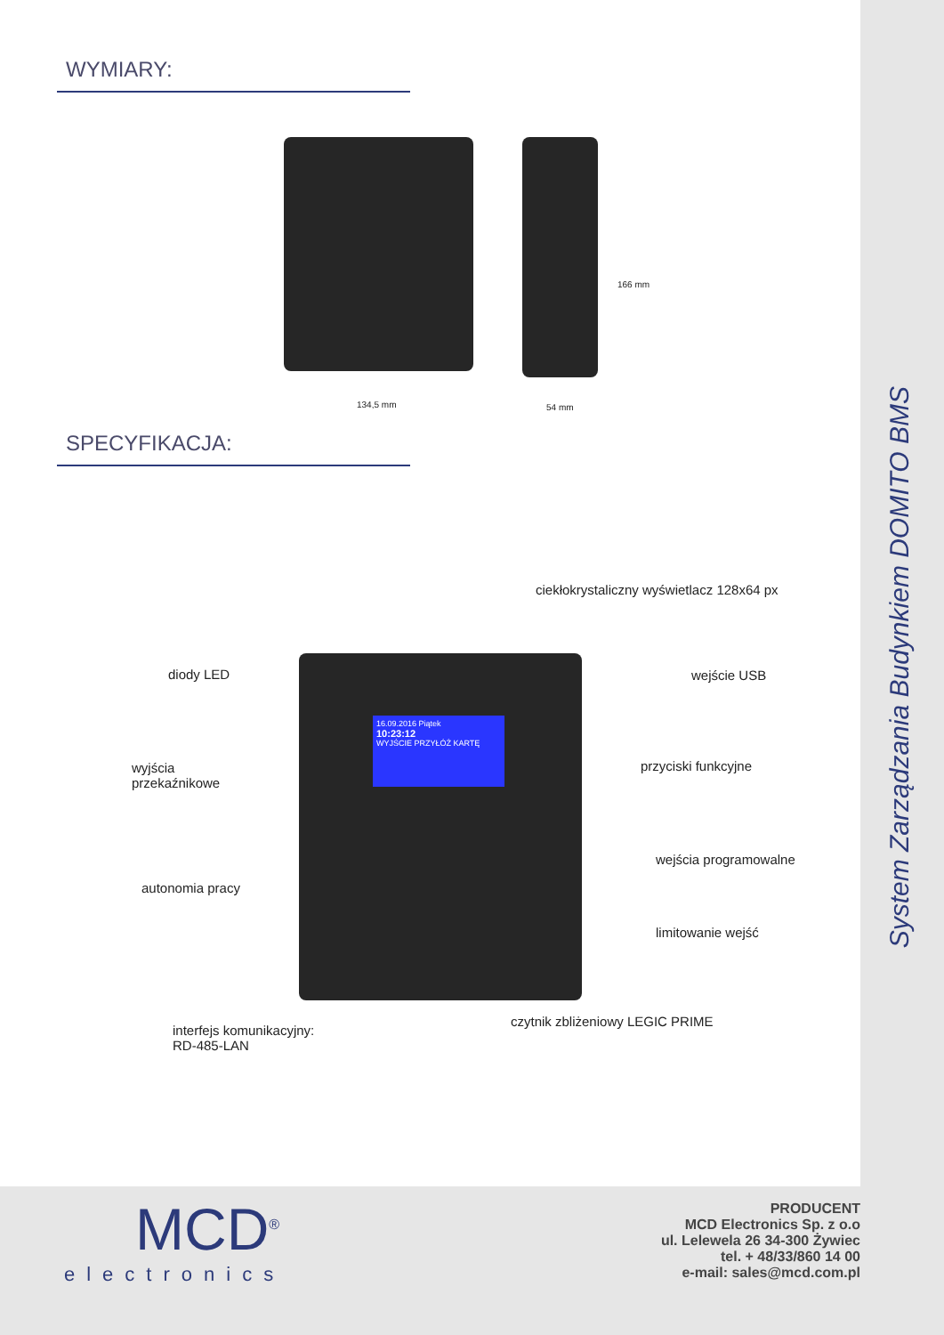System Zarządzania Budynkiem DOMITO BMS
WYMIARY:
134,5 mm 54 mm
166 mm
SPECYFIKACJA:
16.09.2016 Piątek
10:23:12
WYJŚCIE PRZYŁÓŻ KARTĘ
ciekłokrystaliczny wyświetlacz 128x64 px
diody LED wejście USB
wyjścia
przekaźnikowe
przyciski funkcyjne
wejścia programowalne
autonomia pracy
limitowanie wejść
czytnik zbliżeniowy LEGIC PRIME
interfejs komunikacyjny:
RD-485-LAN
MCD<sup>®</sup>
electronics
PRODUCENT
MCD Electronics Sp. z o.o
ul. Lelewela 26 34-300 Żywiec
tel. + 48/33/860 14 00
e-mail: sales@mcd.com.pl